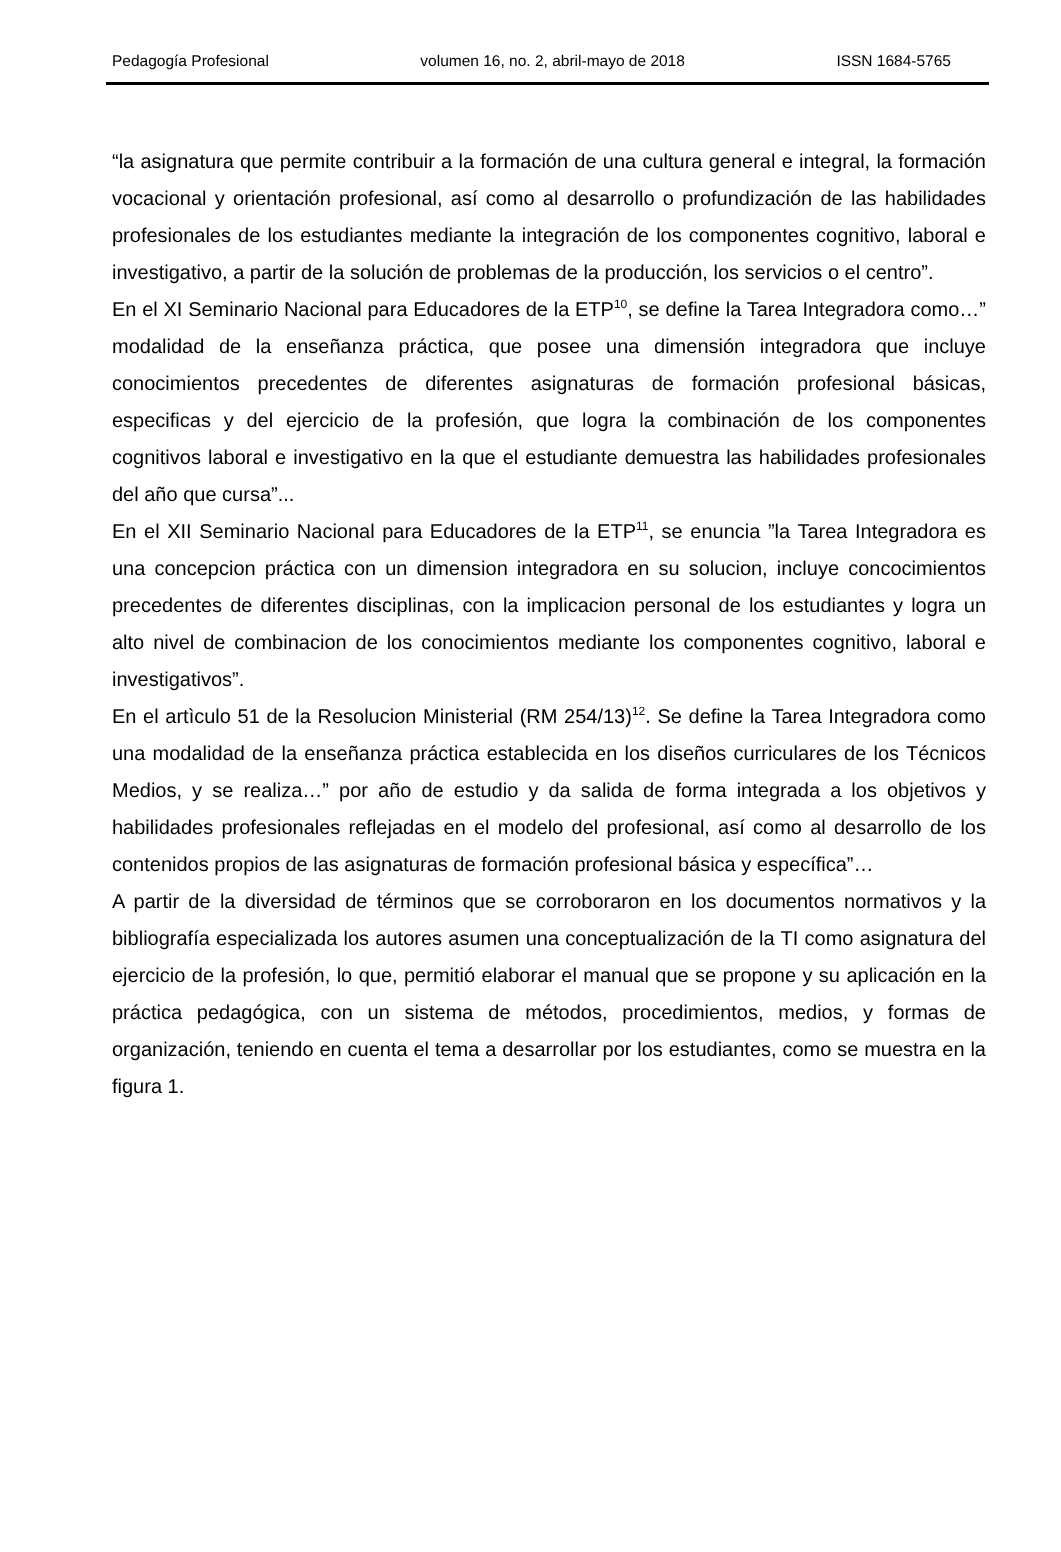Pedagogía Profesional volumen 16, no. 2, abril-mayo de 2018 ISSN 1684-5765
“la asignatura que permite contribuir a la formación de una cultura general e integral, la formación vocacional y orientación profesional, así como al desarrollo o profundización de las habilidades profesionales de los estudiantes mediante la integración de los componentes cognitivo, laboral e investigativo, a partir de la solución de problemas de la producción, los servicios o el centro”.
En el XI Seminario Nacional para Educadores de la ETP<sup>10</sup>, se define la Tarea Integradora como…” modalidad de la enseñanza práctica, que posee una dimensión integradora que incluye conocimientos precedentes de diferentes asignaturas de formación profesional básicas, especificas y del ejercicio de la profesión, que logra la combinación de los componentes cognitivos laboral e investigativo en la que el estudiante demuestra las habilidades profesionales del año que cursa”...
En el XII Seminario Nacional para Educadores de la ETP<sup>11</sup>, se enuncia ”la Tarea Integradora es una concepcion práctica con un dimension integradora en su solucion, incluye concocimientos precedentes de diferentes disciplinas, con la implicacion personal de los estudiantes y logra un alto nivel de combinacion de los conocimientos mediante los componentes cognitivo, laboral e investigativos”.
En el artìculo 51 de la Resolucion Ministerial (RM 254/13)<sup>12</sup>. Se define la Tarea Integradora como una modalidad de la enseñanza práctica establecida en los diseños curriculares de los Técnicos Medios, y se realiza…” por año de estudio y da salida de forma integrada a los objetivos y habilidades profesionales reflejadas en el modelo del profesional, así como al desarrollo de los contenidos propios de las asignaturas de formación profesional básica y específica”…
A partir de la diversidad de términos que se corroboraron en los documentos normativos y la bibliografía especializada los autores asumen una conceptualización de la TI como asignatura del ejercicio de la profesión, lo que, permitió elaborar el manual que se propone y su aplicación en la práctica pedagógica, con un sistema de métodos, procedimientos, medios, y formas de organización, teniendo en cuenta el tema a desarrollar por los estudiantes, como se muestra en la figura 1.